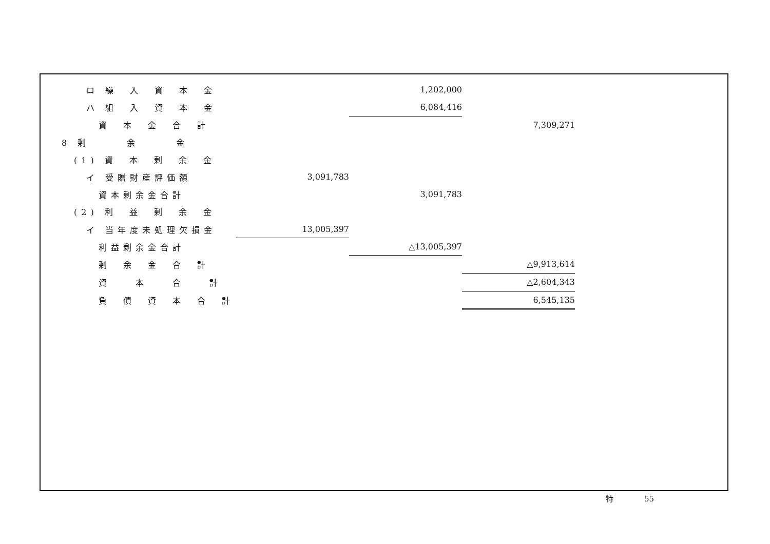| ロ 繰 入 資 本 金 | | 1,202,000 | |
| ハ 組 入 資 本 金 | | 6,084,416 | |
| 資 本 金 合 計 | | | 7,309,271 |
| 8 剰 余 金 | | | |
| (1) 資 本 剰 余 金 | | | |
| イ 受贈財産評価額 | 3,091,783 | | |
| 資本剰余金合計 | | 3,091,783 | |
| (2) 利 益 剰 余 金 | | | |
| イ 当年度未処理欠損金 | 13,005,397 | | |
| 利益剰余金合計 | | △13,005,397 | |
| 剰 余 金 合 計 | | | △9,913,614 |
| 資 本 合 計 | | | △2,604,343 |
| 負 債 資 本 合 計 | | | 6,545,135 |
特　　　　55